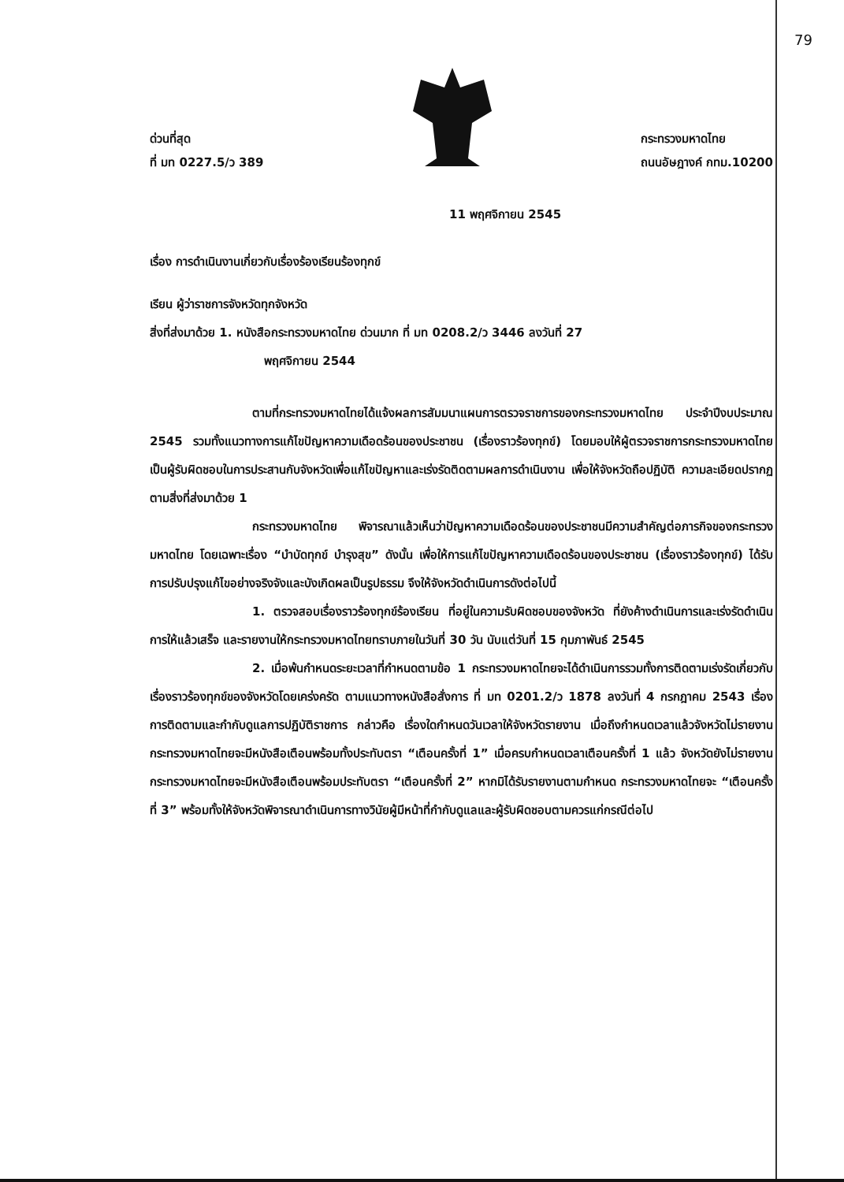79
ด่วนที่สุด
ที่ มท 0227.5/ว 389
กระทรวงมหาดไทย
ถนนอัษฎางค์ กทม.10200
11 พฤศจิกายน 2545
เรื่อง การดำเนินงานเกี่ยวกับเรื่องร้องเรียนร้องทุกข์
เรียน ผู้ว่าราชการจังหวัดทุกจังหวัด
สิ่งที่ส่งมาด้วย 1. หนังสือกระทรวงมหาดไทย ด่วนมาก ที่ มท 0208.2/ว 3446 ลงวันที่ 27
พฤศจิกายน 2544
ตามที่กระทรวงมหาดไทยได้แจ้งผลการสัมมนาแผนการตรวจราชการของกระทรวงมหาดไทย ประจำปีงบประมาณ 2545 รวมทั้งแนวทางการแก้ไขปัญหาความเดือดร้อนของประชาชน (เรื่องราวร้องทุกข์) โดยมอบให้ผู้ตรวจราชการกระทรวงมหาดไทย เป็นผู้รับผิดชอบในการประสานกับจังหวัดเพื่อแก้ไขปัญหาและเร่งรัดติดตามผลการดำเนินงาน เพื่อให้จังหวัดถือปฏิบัติ ความละเอียดปรากฏตามสิ่งที่ส่งมาด้วย 1
กระทรวงมหาดไทย พิจารณาแล้วเห็นว่าปัญหาความเดือดร้อนของประชาชนมีความสำคัญต่อภารกิจของกระทรวงมหาดไทย โดยเฉพาะเรื่อง “บำบัดทุกข์ บำรุงสุข” ดังนั้น เพื่อให้การแก้ไขปัญหาความเดือดร้อนของประชาชน (เรื่องราวร้องทุกข์) ได้รับการปรับปรุงแก้ไขอย่างจริงจังและบังเกิดผลเป็นรูปธรรม จึงให้จังหวัดดำเนินการดังต่อไปนี้
1. ตรวจสอบเรื่องราวร้องทุกข์ร้องเรียน ที่อยู่ในความรับผิดชอบของจังหวัด ที่ยังค้างดำเนินการและเร่งรัดดำเนินการให้แล้วเสร็จ และรายงานให้กระทรวงมหาดไทยทราบภายในวันที่ 30 วัน นับแต่วันที่ 15 กุมภาพันธ์ 2545
2. เมื่อพ้นกำหนดระยะเวลาที่กำหนดตามข้อ 1 กระทรวงมหาดไทยจะได้ดำเนินการรวมทั้งการติดตามเร่งรัดเกี่ยวกับเรื่องราวร้องทุกข์ของจังหวัดโดยเคร่งครัด ตามแนวทางหนังสือสั่งการ ที่ มท 0201.2/ว 1878 ลงวันที่ 4 กรกฎาคม 2543 เรื่อง การติดตามและกำกับดูแลการปฏิบัติราชการ กล่าวคือ เรื่องใดกำหนดวันเวลาให้จังหวัดรายงาน เมื่อถึงกำหนดเวลาแล้วจังหวัดไม่รายงาน กระทรวงมหาดไทยจะมีหนังสือเตือนพร้อมทั้งประทับตรา “เตือนครั้งที่ 1” เมื่อครบกำหนดเวลาเตือนครั้งที่ 1 แล้ว จังหวัดยังไม่รายงาน กระทรวงมหาดไทยจะมีหนังสือเตือนพร้อมประทับตรา “เตือนครั้งที่ 2” หากมิได้รับรายงานตามกำหนด กระทรวงมหาดไทยจะ “เตือนครั้งที่ 3” พร้อมทั้งให้จังหวัดพิจารณาดำเนินการทางวินัยผู้มีหน้าที่กำกับดูแลและผู้รับผิดชอบตามควรแก่กรณีต่อไป